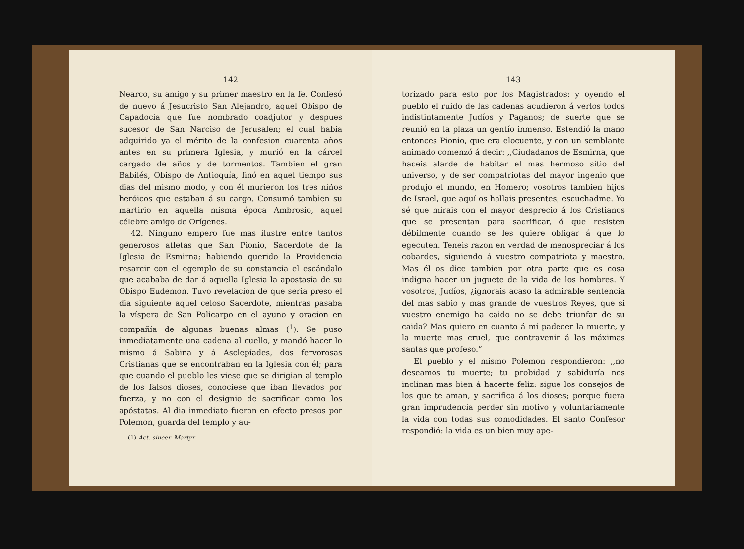142
Nearco, su amigo y su primer maestro en la fe. Confesó de nuevo á Jesucristo San Alejandro, aquel Obispo de Capadocia que fue nombrado coadjutor y despues sucesor de San Narciso de Jerusalen; el cual habia adquirido ya el mérito de la confesion cuarenta años antes en su primera Iglesia, y murió en la cárcel cargado de años y de tormentos. Tambien el gran Babilés, Obispo de Antioquía, finó en aquel tiempo sus dias del mismo modo, y con él murieron los tres niños heróicos que estaban á su cargo. Consumó tambien su martirio en aquella misma época Ambrosio, aquel célebre amigo de Orígenes.
42. Ninguno empero fue mas ilustre entre tantos generosos atletas que San Pionio, Sacerdote de la Iglesia de Esmirna; habiendo querido la Providencia resarcir con el egemplo de su constancia el escándalo que acababa de dar á aquella Iglesia la apostasía de su Obispo Eudemon. Tuvo revelacion de que seria preso el dia siguiente aquel celoso Sacerdote, mientras pasaba la víspera de San Policarpo en el ayuno y oracion en compañía de algunas buenas almas (<sup>1</sup>). Se puso inmediatamente una cadena al cuello, y mandó hacer lo mismo á Sabina y á Asclepíades, dos fervorosas Cristianas que se encontraban en la Iglesia con él; para que cuando el pueblo les viese que se dirigian al templo de los falsos dioses, conociese que iban llevados por fuerza, y no con el designio de sacrificar como los apóstatas. Al dia inmediato fueron en efecto presos por Polemon, guarda del templo y au-
(1) Act. sincer. Martyr.
143
torizado para esto por los Magistrados: y oyendo el pueblo el ruido de las cadenas acudieron á verlos todos indistintamente Judíos y Paganos; de suerte que se reunió en la plaza un gentío inmenso. Estendió la mano entonces Pionio, que era elocuente, y con un semblante animado comenzó á decir: ,,Ciudadanos de Esmirna, que haceis alarde de habitar el mas hermoso sitio del universo, y de ser compatriotas del mayor ingenio que produjo el mundo, en Homero; vosotros tambien hijos de Israel, que aquí os hallais presentes, escuchadme. Yo sé que mirais con el mayor desprecio á los Cristianos que se presentan para sacrificar, ó que resisten débilmente cuando se les quiere obligar á que lo egecuten. Teneis razon en verdad de menospreciar á los cobardes, siguiendo á vuestro compatriota y maestro. Mas él os dice tambien por otra parte que es cosa indigna hacer un juguete de la vida de los hombres. Y vosotros, Judíos, ¿ignorais acaso la admirable sentencia del mas sabio y mas grande de vuestros Reyes, que si vuestro enemigo ha caido no se debe triunfar de su caida? Mas quiero en cuanto á mí padecer la muerte, y la muerte mas cruel, que contravenir á las máximas santas que profeso.”
El pueblo y el mismo Polemon respondieron: ,,no deseamos tu muerte; tu probidad y sabiduría nos inclinan mas bien á hacerte feliz: sigue los consejos de los que te aman, y sacrifica á los dioses; porque fuera gran imprudencia perder sin motivo y voluntariamente la vida con todas sus comodidades. El santo Confesor respondió: la vida es un bien muy ape-